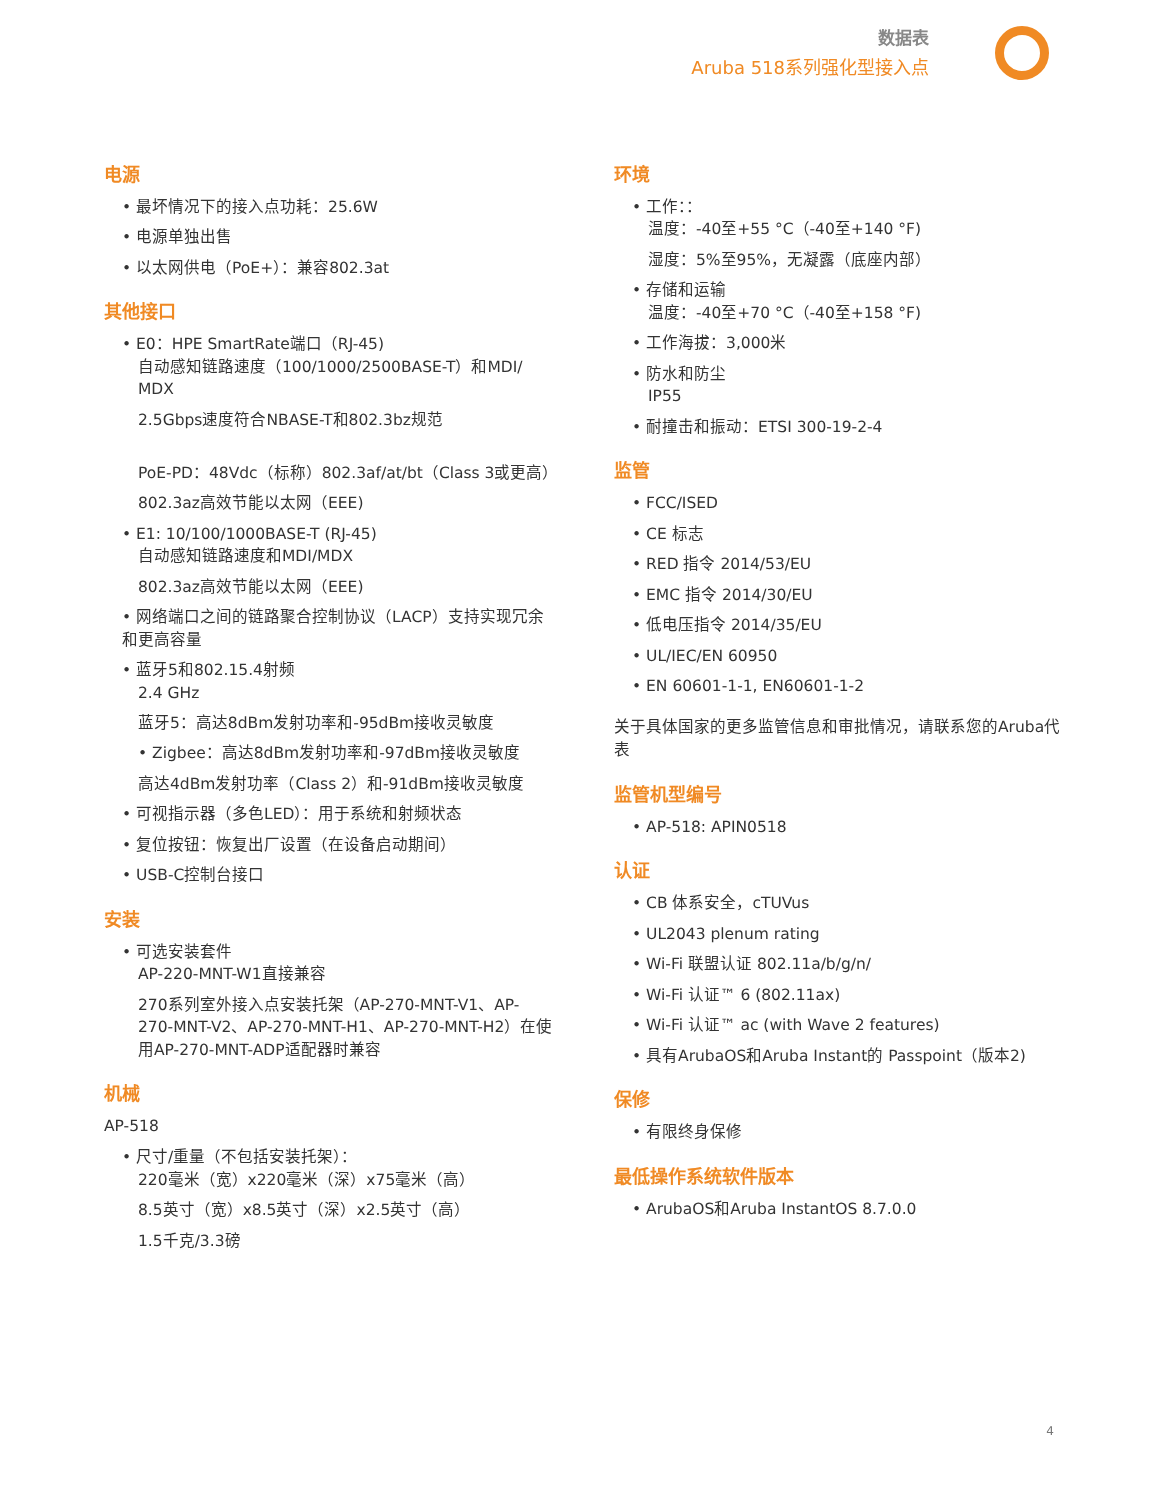数据表
Aruba 518系列强化型接入点
电源
• 最坏情况下的接入点功耗：25.6W
• 电源单独出售
• 以太网供电（PoE+）：兼容802.3at
其他接口
• E0：HPE SmartRate端口（RJ-45)
自动感知链路速度（100/1000/2500BASE-T）和MDI/ MDX
2.5Gbps速度符合NBASE-T和802.3bz规范
PoE-PD：48Vdc（标称）802.3af/at/bt（Class 3或更高）
802.3az高效节能以太网（EEE)
• E1: 10/100/1000BASE-T (RJ-45)
自动感知链路速度和MDI/MDX
802.3az高效节能以太网（EEE)
• 网络端口之间的链路聚合控制协议（LACP）支持实现冗余和更高容量
• 蓝牙5和802.15.4射频
2.4 GHz
蓝牙5：高达8dBm发射功率和-95dBm接收灵敏度
• Zigbee：高达8dBm发射功率和-97dBm接收灵敏度
高达4dBm发射功率（Class 2）和-91dBm接收灵敏度
• 可视指示器（多色LED）：用于系统和射频状态
• 复位按钮：恢复出厂设置（在设备启动期间）
• USB-C控制台接口
安装
• 可选安装套件
AP-220-MNT-W1直接兼容
270系列室外接入点安装托架（AP-270-MNT-V1、AP-270-MNT-V2、AP-270-MNT-H1、AP-270-MNT-H2）在使用AP-270-MNT-ADP适配器时兼容
机械
AP-518
• 尺寸/重量（不包括安装托架）：
220毫米（宽）x220毫米（深）x75毫米（高）
8.5英寸（宽）x8.5英寸（深）x2.5英寸（高）
1.5千克/3.3磅
环境
• 工作：：
温度：-40至+55 °C（-40至+140 °F)
湿度：5%至95%，无凝露（底座内部）
• 存储和运输
温度：-40至+70 °C（-40至+158 °F)
• 工作海拔：3,000米
• 防水和防尘
IP55
• 耐撞击和振动：ETSI 300-19-2-4
监管
• FCC/ISED
• CE 标志
• RED 指令 2014/53/EU
• EMC 指令 2014/30/EU
• 低电压指令 2014/35/EU
• UL/IEC/EN 60950
• EN 60601-1-1, EN60601-1-2
关于具体国家的更多监管信息和审批情况，请联系您的Aruba代表
监管机型编号
• AP-518: APIN0518
认证
• CB 体系安全，cTUVus
• UL2043 plenum rating
• Wi-Fi 联盟认证 802.11a/b/g/n/
• Wi-Fi 认证™ 6 (802.11ax)
• Wi-Fi 认证™ ac (with Wave 2 features)
• 具有ArubaOS和Aruba Instant的 Passpoint（版本2)
保修
• 有限终身保修
最低操作系统软件版本
• ArubaOS和Aruba InstantOS 8.7.0.0
4